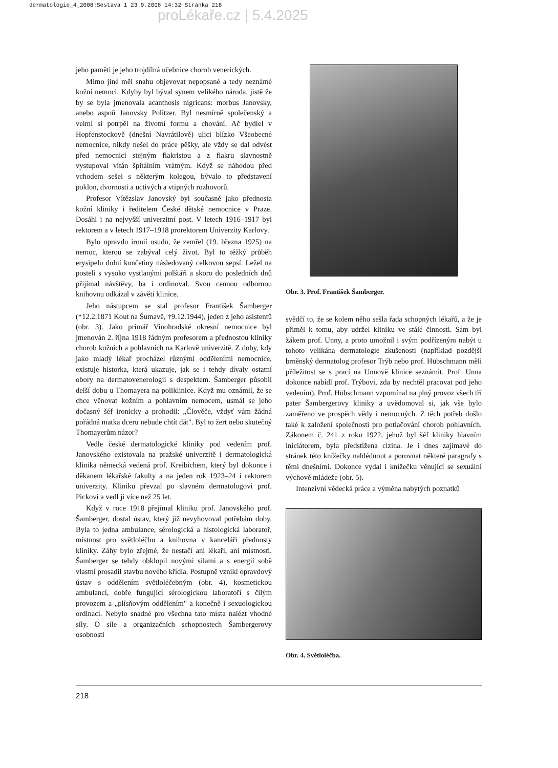dermatologie_4_2008:Sestava 1 23.9.2008 14:32 Stránka 218
proLékaře.cz | 5.4.2025
jeho paměti je jeho trojdílná učebnice chorob venerických.
Mimo jiné měl snahu objevovat nepopsané a tedy neznámé kožní nemoci. Kdyby byl býval synem velikého národa, jistě že by se byla jmenovala acanthosis nigricans: morbus Janovsky, anebo aspoň Janovsky Politzer. Byl nesmírně společenský a velmi si potrpěl na životní formu a chování. Ač bydlel v Hopfenstockově (dnešní Navrátilově) ulici blízko Všeobecné nemocnice, nikdy nešel do práce pěšky, ale vždy se dal odvést před nemocnici stejným fiakristou a z fiakru slavnostně vystupoval vítán špitálním vrátným. Když se náhodou před vchodem sešel s některým kolegou, bývalo to představení poklon, dvornosti a uctivých a vtipných rozhovorů.
Profesor Vítězslav Janovský byl současně jako přednosta kožní kliniky i ředitelem České dětské nemocnice v Praze. Dosáhl i na nejvyšší univerzitní post. V letech 1916–1917 byl rektorem a v letech 1917–1918 prorektorem Univerzity Karlovy.
Bylo opravdu ironií osudu, že zemřel (19. března 1925) na nemoc, kterou se zabýval celý život. Byl to těžký průběh erysipelu dolní končetiny následovaný celkovou sepsí. Ležel na posteli s vysoko vystlanými polštáři a skoro do posledních dnů přijímal návštěvy, ba i ordinoval. Svou cennou odbornou knihovnu odkázal v závěti klinice.
Jeho nástupcem se stal profesor František Šamberger (*12.2.1871 Kout na Šumavě, †9.12.1944), jeden z jeho asistentů (obr. 3). Jako primář Vinohradské okresní nemocnice byl jmenován 2. října 1918 řádným profesorem a přednostou kliniky chorob kožních a pohlavních na Karlově univerzitě. Z doby, kdy jako mladý lékař procházel různými odděleními nemocnice, existuje historka, která ukazuje, jak se i tehdy dívaly ostatní obory na dermatovenerologii s despektem. Šamberger působil delší dobu u Thomayera na poliklinice. Když mu oznámil, že se chce věnovat kožním a pohlavním nemocem, usmál se jeho dočasný šéf ironicky a prohodil: „Člověče, vždyť vám žádná pořádná matka dceru nebude chtít dát". Byl to žert nebo skutečný Thomayerům názor?
Vedle české dermatologické kliniky pod vedením prof. Janovského existovala na pražské univerzitě i dermatologická klinika německá vedená prof. Kreibichem, který byl dokonce i děkanem lékařské fakulty a na jeden rok 1923–24 i rektorem univerzity. Kliniku převzal po slavném dermatologovi prof. Pickovi a vedl ji více než 25 let.
Když v roce 1918 přejímal kliniku prof. Janovského prof. Šamberger, dostal ústav, který již nevyhovoval potřebám doby. Byla to jedna ambulance, sérologická a histologická laboratoř, místnost pro světloléčbu a knihovna v kanceláři přednosty kliniky. Záhy bylo zřejmé, že nestačí ani lékaři, ani místnosti. Šamberger se tehdy obklopil novými silami a s energií sobě vlastní prosadil stavbu nového křídla. Postupně vznikl opravdový ústav s oddělením světloléčebným (obr. 4), kosmetickou ambulancí, dobře fungující sérologickou laboratoří s čilým provozem a „plísňovým oddělením" a konečně i sexuologickou ordinací. Nebylo snadné pro všechna tato místa nalézt vhodné síly. O síle a organizačních schopnostech Šambergerovy osobnosti
Obr. 3. Prof. František Šamberger.
svědčí to, že se kolem něho sešla řada schopných lékařů, a že je přiměl k tomu, aby udržel kliniku ve stálé činnosti. Sám byl žákem prof. Unny, a proto umožnil i svým podřízeným nabýt u tohoto velikána dermatologie zkušenosti (například pozdější brněnský dermatolog profesor Trýb nebo prof. Hübschmann měli příležitost se s prací na Unnově klinice seznámit. Prof. Unna dokonce nabídl prof. Trýbovi, zda by nechtěl pracovat pod jeho vedením). Prof. Hübschmann vzpomínal na plný provoz všech tří pater Šambergerovy kliniky a uvědomoval si, jak vše bylo zaměřeno ve prospěch vědy i nemocných. Z těch potřeb došlo také k založení společnosti pro potlačování chorob pohlavních. Zákonem č. 241 z roku 1922, jehož byl šéf kliniky hlavním iniciátorem, byla předstižena cizina. Je i dnes zajímavé do stránek této knížečky nahlédnout a porovnat některé paragrafy s těmi dnešními. Dokonce vydal i knížečku věnující se sexuální výchově mládeže (obr. 5).
Intenzivní vědecká práce a výměna nabytých poznatků
Obr. 4. Světloléčba.
218